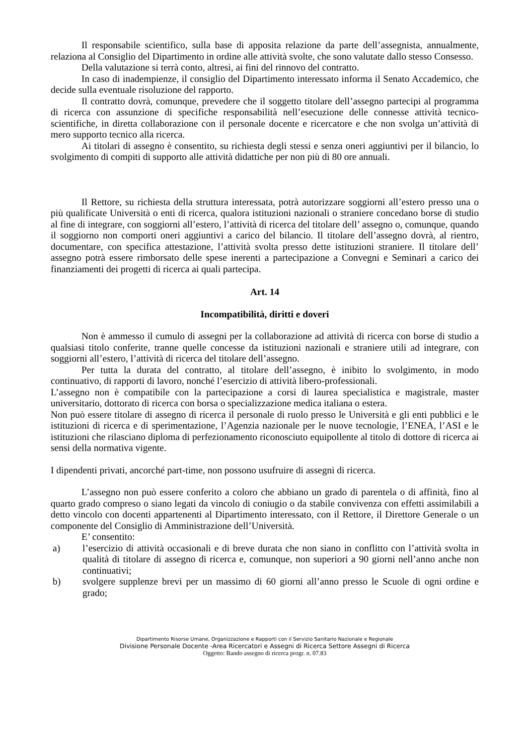Il responsabile scientifico, sulla base di apposita relazione da parte dell’assegnista, annualmente, relaziona al Consiglio del Dipartimento in ordine alle attività svolte, che sono valutate dallo stesso Consesso.
Della valutazione si terrà conto, altresì, ai fini del rinnovo del contratto.
In caso di inadempienze, il consiglio del Dipartimento interessato informa il Senato Accademico, che decide sulla eventuale risoluzione del rapporto.
Il contratto dovrà, comunque, prevedere che il soggetto titolare dell’assegno partecipi al programma di ricerca con assunzione di specifiche responsabilità nell’esecuzione delle connesse attività tecnico-scientifiche, in diretta collaborazione con il personale docente e ricercatore e che non svolga un’attività di mero supporto tecnico alla ricerca.
Ai titolari di assegno è consentito, su richiesta degli stessi e senza oneri aggiuntivi per il bilancio, lo svolgimento di compiti di supporto alle attività didattiche per non più di 80 ore annuali.
Il Rettore, su richiesta della struttura interessata, potrà autorizzare soggiorni all’estero presso una o più qualificate Università o enti di ricerca, qualora istituzioni nazionali o straniere concedano borse di studio al fine di integrare, con soggiorni all’estero, l’attività di ricerca del titolare dell’ assegno o, comunque, quando il soggiorno non comporti oneri aggiuntivi a carico del bilancio. Il titolare dell’assegno dovrà, al rientro, documentare, con specifica attestazione, l’attività svolta presso dette istituzioni straniere. Il titolare dell’ assegno potrà essere rimborsato delle spese inerenti a partecipazione a Convegni e Seminari a carico dei finanziamenti dei progetti di ricerca ai quali partecipa.
Art. 14
Incompatibilità, diritti e doveri
Non è ammesso il cumulo di assegni per la collaborazione ad attività di ricerca con borse di studio a qualsiasi titolo conferite, tranne quelle concesse da istituzioni nazionali e straniere utili ad integrare, con soggiorni all’estero, l’attività di ricerca del titolare dell’assegno.
Per tutta la durata del contratto, al titolare dell’assegno, è inibito lo svolgimento, in modo continuativo, di rapporti di lavoro, nonché l’esercizio di attività libero-professionali.
L’assegno non è compatibile con la partecipazione a corsi di laurea specialistica e magistrale, master universitario, dottorato di ricerca con borsa o specializzazione medica italiana o estera.
Non può essere titolare di assegno di ricerca il personale di ruolo presso le Università e gli enti pubblici e le istituzioni di ricerca e di sperimentazione, l’Agenzia nazionale per le nuove tecnologie, l’ENEA, l’ASI e le istituzioni che rilasciano diploma di perfezionamento riconosciuto equipollente al titolo di dottore di ricerca ai sensi della normativa vigente.
I dipendenti privati, ancorché part-time, non possono usufruire di assegni di ricerca.
L’assegno non può essere conferito a coloro che abbiano un grado di parentela o di affinità, fino al quarto grado compreso o siano legati da vincolo di coniugio o da stabile convivenza con effetti assimilabili a detto vincolo con docenti appartenenti al Dipartimento interessato, con il Rettore, il Direttore Generale o un componente del Consiglio di Amministrazione dell’Università.
E’ consentito:
a) l’esercizio di attività occasionali e di breve durata che non siano in conflitto con l’attività svolta in qualità di titolare di assegno di ricerca e, comunque, non superiori a 90 giorni nell’anno anche non continuativi;
b) svolgere supplenze brevi per un massimo di 60 giorni all’anno presso le Scuole di ogni ordine e grado;
Dipartimento Risorse Umane, Organizzazione e Rapporti con il Servizio Sanitario Nazionale e Regionale
Divisione Personale Docente -Area Ricercatori e Assegni di Ricerca Settore Assegni di Ricerca
Oggetto: Bando assegno di ricerca progr. n. 07.83